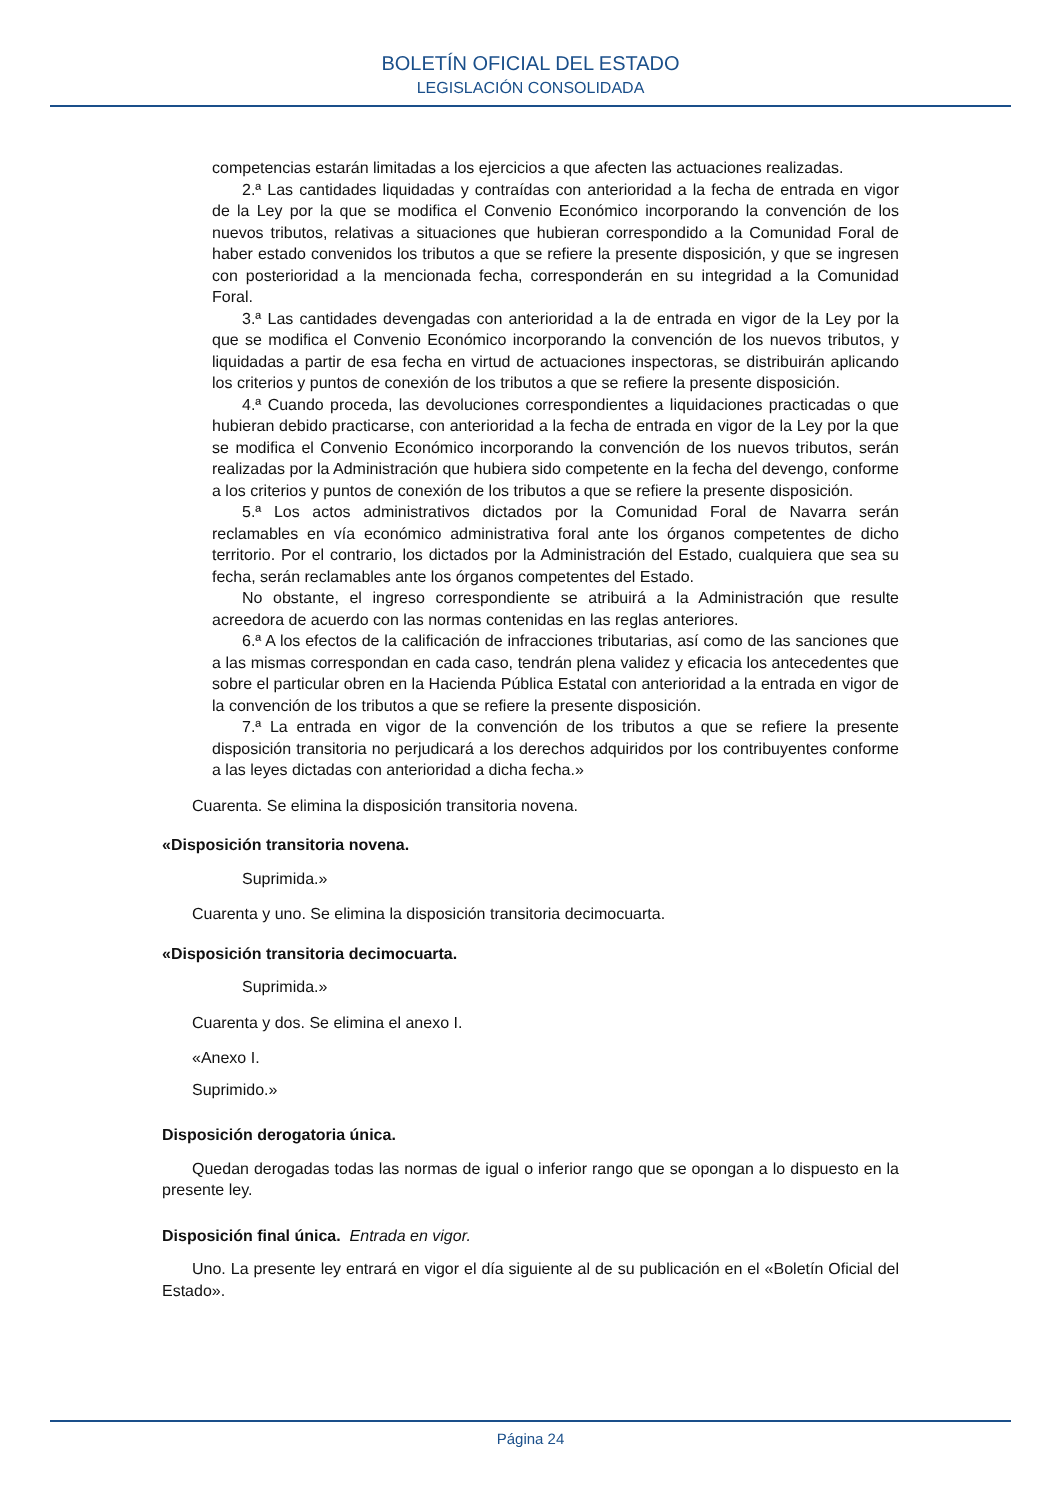BOLETÍN OFICIAL DEL ESTADO
LEGISLACIÓN CONSOLIDADA
competencias estarán limitadas a los ejercicios a que afecten las actuaciones realizadas.
2.ª Las cantidades liquidadas y contraídas con anterioridad a la fecha de entrada en vigor de la Ley por la que se modifica el Convenio Económico incorporando la convención de los nuevos tributos, relativas a situaciones que hubieran correspondido a la Comunidad Foral de haber estado convenidos los tributos a que se refiere la presente disposición, y que se ingresen con posterioridad a la mencionada fecha, corresponderán en su integridad a la Comunidad Foral.
3.ª Las cantidades devengadas con anterioridad a la de entrada en vigor de la Ley por la que se modifica el Convenio Económico incorporando la convención de los nuevos tributos, y liquidadas a partir de esa fecha en virtud de actuaciones inspectoras, se distribuirán aplicando los criterios y puntos de conexión de los tributos a que se refiere la presente disposición.
4.ª Cuando proceda, las devoluciones correspondientes a liquidaciones practicadas o que hubieran debido practicarse, con anterioridad a la fecha de entrada en vigor de la Ley por la que se modifica el Convenio Económico incorporando la convención de los nuevos tributos, serán realizadas por la Administración que hubiera sido competente en la fecha del devengo, conforme a los criterios y puntos de conexión de los tributos a que se refiere la presente disposición.
5.ª Los actos administrativos dictados por la Comunidad Foral de Navarra serán reclamables en vía económico administrativa foral ante los órganos competentes de dicho territorio. Por el contrario, los dictados por la Administración del Estado, cualquiera que sea su fecha, serán reclamables ante los órganos competentes del Estado.
No obstante, el ingreso correspondiente se atribuirá a la Administración que resulte acreedora de acuerdo con las normas contenidas en las reglas anteriores.
6.ª A los efectos de la calificación de infracciones tributarias, así como de las sanciones que a las mismas correspondan en cada caso, tendrán plena validez y eficacia los antecedentes que sobre el particular obren en la Hacienda Pública Estatal con anterioridad a la entrada en vigor de la convención de los tributos a que se refiere la presente disposición.
7.ª La entrada en vigor de la convención de los tributos a que se refiere la presente disposición transitoria no perjudicará a los derechos adquiridos por los contribuyentes conforme a las leyes dictadas con anterioridad a dicha fecha.»
Cuarenta. Se elimina la disposición transitoria novena.
«Disposición transitoria novena.
Suprimida.»
Cuarenta y uno. Se elimina la disposición transitoria decimocuarta.
«Disposición transitoria decimocuarta.
Suprimida.»
Cuarenta y dos. Se elimina el anexo I.
«Anexo I.
Suprimido.»
Disposición derogatoria única.
Quedan derogadas todas las normas de igual o inferior rango que se opongan a lo dispuesto en la presente ley.
Disposición final única. Entrada en vigor.
Uno. La presente ley entrará en vigor el día siguiente al de su publicación en el «Boletín Oficial del Estado».
Página 24